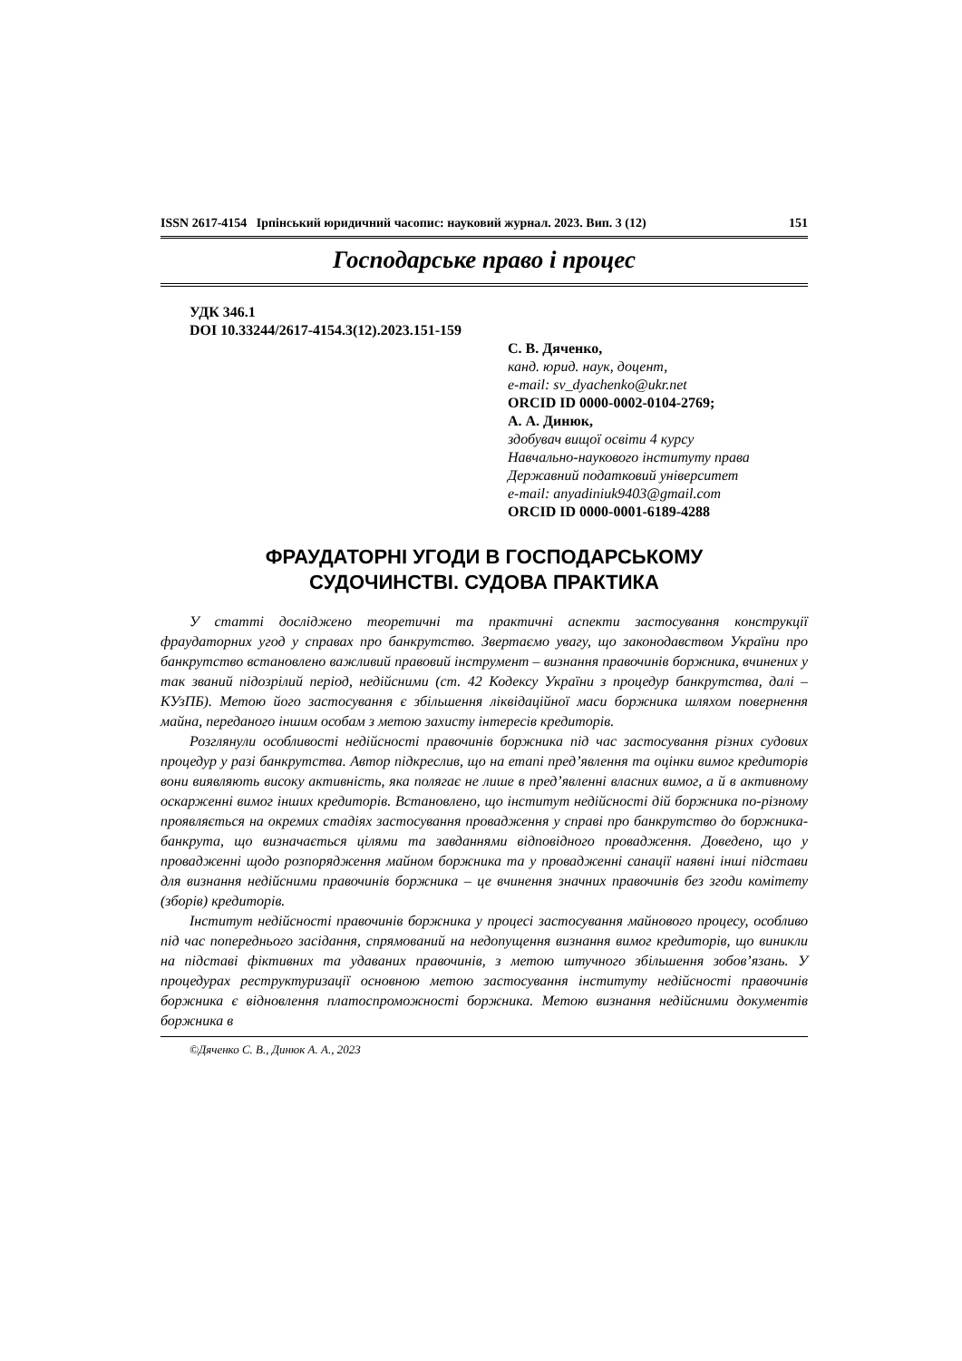ISSN 2617-4154 Ірпінський юридичний часопис: науковий журнал. 2023. Вип. 3 (12) 151
Господарське право і процес
УДК 346.1
DOI 10.33244/2617-4154.3(12).2023.151-159
С. В. Дяченко,
канд. юрид. наук, доцент,
e-mail: sv_dyachenko@ukr.net
ORCID ID 0000-0002-0104-2769;
А. А. Динюк,
здобувач вищої освіти 4 курсу
Навчально-наукового інституту права
Державний податковий університет
e-mail: anyadiniuk9403@gmail.com
ORCID ID 0000-0001-6189-4288
ФРАУДАТОРНІ УГОДИ В ГОСПОДАРСЬКОМУ
СУДОЧИНСТВІ. СУДОВА ПРАКТИКА
У статті досліджено теоретичні та практичні аспекти застосування конструкції фраудаторних угод у справах про банкрутство. Звертаємо увагу, що законодавством України про банкрутство встановлено важливий правовий інструмент – визнання правочинів боржника, вчинених у так званий підозрілий період, недійсними (ст. 42 Кодексу України з процедур банкрутства, далі – КУзПБ). Метою його застосування є збільшення ліквідаційної маси боржника шляхом повернення майна, переданого іншим особам з метою захисту інтересів кредиторів.
Розглянули особливості недійсності правочинів боржника під час застосування різних судових процедур у разі банкрутства. Автор підкреслив, що на етапі пред’явлення та оцінки вимог кредиторів вони виявляють високу активність, яка полягає не лише в пред’явленні власних вимог, а й в активному оскарженні вимог інших кредиторів. Встановлено, що інститут недійсності дій боржника по-різному проявляється на окремих стадіях застосування провадження у справі про банкрутство до боржника-банкрута, що визначається цілями та завданнями відповідного провадження. Доведено, що у провадженні щодо розпорядження майном боржника та у провадженні санації наявні інші підстави для визнання недійсними правочинів боржника – це вчинення значних правочинів без згоди комітету (зборів) кредиторів.
Інститут недійсності правочинів боржника у процесі застосування майнового процесу, особливо під час попереднього засідання, спрямований на недопущення визнання вимог кредиторів, що виникли на підставі фіктивних та удаваних правочинів, з метою штучного збільшення зобов’язань. У процедурах реструктуризації основною метою застосування інституту недійсності правочинів боржника є відновлення платоспроможності боржника. Метою визнання недійсними документів боржника в
©Дяченко С. В., Динюк А. А., 2023